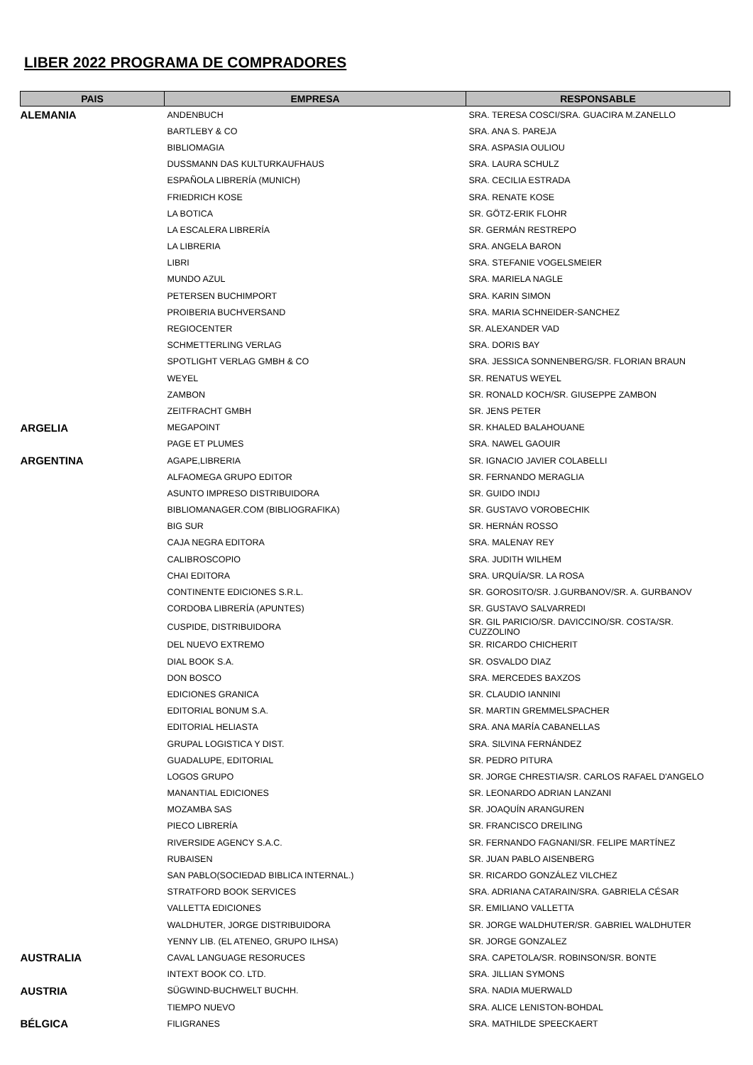LIBER 2022 PROGRAMA DE COMPRADORES
| PAIS | EMPRESA | RESPONSABLE |
| --- | --- | --- |
| ALEMANIA | ANDENBUCH | SRA. TERESA COSCI/SRA. GUACIRA M.ZANELLO |
| | BARTLEBY & CO | SRA. ANA S. PAREJA |
| | BIBLIOMAGIA | SRA. ASPASIA OULIOU |
| | DUSSMANN DAS KULTURKAUFHAUS | SRA. LAURA SCHULZ |
| | ESPAÑOLA LIBRERÍA (MUNICH) | SRA. CECILIA ESTRADA |
| | FRIEDRICH KOSE | SRA. RENATE KOSE |
| | LA BOTICA | SR. GÖTZ-ERIK FLOHR |
| | LA ESCALERA LIBRERÍA | SR. GERMÁN RESTREPO |
| | LA LIBRERIA | SRA. ANGELA BARON |
| | LIBRI | SRA. STEFANIE VOGELSMEIER |
| | MUNDO AZUL | SRA. MARIELA NAGLE |
| | PETERSEN BUCHIMPORT | SRA. KARIN SIMON |
| | PROIBERIA BUCHVERSAND | SRA. MARIA SCHNEIDER-SANCHEZ |
| | REGIOCENTER | SR. ALEXANDER VAD |
| | SCHMETTERLING VERLAG | SRA. DORIS BAY |
| | SPOTLIGHT VERLAG GMBH & CO | SRA. JESSICA SONNENBERG/SR. FLORIAN BRAUN |
| | WEYEL | SR. RENATUS WEYEL |
| | ZAMBON | SR. RONALD KOCH/SR. GIUSEPPE ZAMBON |
| | ZEITFRACHT GMBH | SR. JENS PETER |
| ARGELIA | MEGAPOINT | SR. KHALED BALAHOUANE |
| | PAGE ET PLUMES | SRA. NAWEL GAOUIR |
| ARGENTINA | AGAPE,LIBRERIA | SR. IGNACIO JAVIER COLABELLI |
| | ALFAOMEGA GRUPO EDITOR | SR. FERNANDO MERAGLIA |
| | ASUNTO IMPRESO DISTRIBUIDORA | SR. GUIDO INDIJ |
| | BIBLIOMANAGER.COM (BIBLIOGRAFIKA) | SR. GUSTAVO VOROBECHIK |
| | BIG SUR | SR. HERNÁN ROSSO |
| | CAJA NEGRA EDITORA | SRA. MALENAY REY |
| | CALIBROSCOPIO | SRA. JUDITH WILHEM |
| | CHAI EDITORA | SRA. URQUÍA/SR. LA ROSA |
| | CONTINENTE EDICIONES S.R.L. | SR. GOROSITO/SR. J.GURBANOV/SR. A. GURBANOV |
| | CORDOBA LIBRERÍA (APUNTES) | SR. GUSTAVO SALVARREDI |
| | CUSPIDE, DISTRIBUIDORA | SR. GIL PARICIO/SR. DAVICCINO/SR. COSTA/SR. CUZZOLINO |
| | DEL NUEVO EXTREMO | SR. RICARDO CHICHERIT |
| | DIAL BOOK S.A. | SR. OSVALDO DIAZ |
| | DON BOSCO | SRA. MERCEDES BAXZOS |
| | EDICIONES GRANICA | SR. CLAUDIO IANNINI |
| | EDITORIAL BONUM S.A. | SR. MARTIN GREMMELSPACHER |
| | EDITORIAL HELIASTA | SRA. ANA MARÍA CABANELLAS |
| | GRUPAL LOGISTICA Y DIST. | SRA. SILVINA FERNÁNDEZ |
| | GUADALUPE, EDITORIAL | SR. PEDRO PITURA |
| | LOGOS GRUPO | SR. JORGE CHRESTIA/SR. CARLOS RAFAEL D'ANGELO |
| | MANANTIAL EDICIONES | SR. LEONARDO ADRIAN LANZANI |
| | MOZAMBA SAS | SR. JOAQUÍN ARANGUREN |
| | PIECO LIBRERÍA | SR. FRANCISCO DREILING |
| | RIVERSIDE AGENCY S.A.C. | SR. FERNANDO FAGNANI/SR. FELIPE MARTÍNEZ |
| | RUBAISEN | SR. JUAN PABLO AISENBERG |
| | SAN PABLO(SOCIEDAD BIBLICA INTERNAL.) | SR. RICARDO GONZÁLEZ VILCHEZ |
| | STRATFORD BOOK SERVICES | SRA. ADRIANA CATARAIN/SRA. GABRIELA CÉSAR |
| | VALLETTA EDICIONES | SR. EMILIANO VALLETTA |
| | WALDHUTER, JORGE DISTRIBUIDORA | SR. JORGE WALDHUTER/SR. GABRIEL WALDHUTER |
| | YENNY LIB. (EL ATENEO, GRUPO ILHSA) | SR. JORGE GONZALEZ |
| AUSTRALIA | CAVAL LANGUAGE RESORUCES | SRA. CAPETOLA/SR. ROBINSON/SR. BONTE |
| | INTEXT BOOK CO. LTD. | SRA. JILLIAN SYMONS |
| AUSTRIA | SÜGWIND-BUCHWELT BUCHH. | SRA. NADIA MUERWALD |
| | TIEMPO NUEVO | SRA. ALICE LENISTON-BOHDAL |
| BÉLGICA | FILIGRANES | SRA. MATHILDE SPEECKAERT |